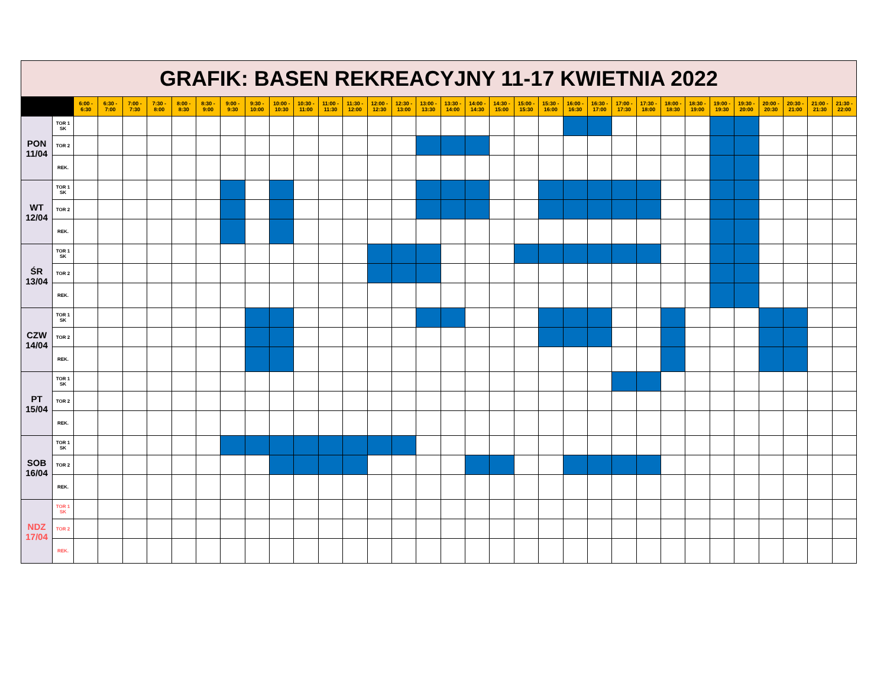| GRAFIK: BASEN REKREACYJNY 11-17 KWIETNIA 2022 | | | | | | | | | | | | | | | | | | | | | | | | | | | | | | | | | |
| | | 6:00 - 6:30 | 6:30 - 7:00 | 7:00 - 7:30 | 7:30 - 8:00 | 8:00 - 8:30 | 8:30 - 9:00 | 9:00 - 9:30 | 9:30 - 10:00 | 10:00 - 10:30 | 10:30 - 11:00 | 11:00 - 11:30 | 11:30 - 12:00 | 12:00 - 12:30 | 12:30 - 13:00 | 13:00 - 13:30 | 13:30 - 14:00 | 14:00 - 14:30 | 14:30 - 15:00 | 15:00 - 15:30 | 15:30 - 16:00 | 16:00 - 16:30 | 16:30 - 17:00 | 17:00 - 17:30 | 17:30 - 18:00 | 18:00 - 18:30 | 18:30 - 19:00 | 19:00 - 19:30 | 19:30 - 20:00 | 20:00 - 20:30 | 20:30 - 21:00 | 21:00 - 21:30 | 21:30 - 22:00 |
| PON 11/04 | TOR 1 SK | | | | | | | | | | | | | | | | | | | | | | | | | | | | | | | | |
| | TOR 2 | | | | | | | | | | | | | | | | | | | | | | | | | | | | | | | | |
| | REK. | | | | | | | | | | | | | | | | | | | | | | | | | | | | | | | | |
| WT 12/04 | TOR 1 SK | | | | | | | | | | | | | | | | | | | | | | | | | | | | | | | | |
| | TOR 2 | | | | | | | | | | | | | | | | | | | | | | | | | | | | | | | | |
| | REK. | | | | | | | | | | | | | | | | | | | | | | | | | | | | | | | | |
| ŚR 13/04 | TOR 1 SK | | | | | | | | | | | | | | | | | | | | | | | | | | | | | | | | |
| | TOR 2 | | | | | | | | | | | | | | | | | | | | | | | | | | | | | | | | |
| | REK. | | | | | | | | | | | | | | | | | | | | | | | | | | | | | | | | |
| CZW 14/04 | TOR 1 SK | | | | | | | | | | | | | | | | | | | | | | | | | | | | | | | | |
| | TOR 2 | | | | | | | | | | | | | | | | | | | | | | | | | | | | | | | | |
| | REK. | | | | | | | | | | | | | | | | | | | | | | | | | | | | | | | | |
| PT 15/04 | TOR 1 SK | | | | | | | | | | | | | | | | | | | | | | | | | | | | | | | | |
| | TOR 2 | | | | | | | | | | | | | | | | | | | | | | | | | | | | | | | | |
| | REK. | | | | | | | | | | | | | | | | | | | | | | | | | | | | | | | | |
| SOB 16/04 | TOR 1 SK | | | | | | | | | | | | | | | | | | | | | | | | | | | | | | | | |
| | TOR 2 | | | | | | | | | | | | | | | | | | | | | | | | | | | | | | | | |
| | REK. | | | | | | | | | | | | | | | | | | | | | | | | | | | | | | | | |
| NDZ 17/04 | TOR 1 SK | | | | | | | | | | | | | | | | | | | | | | | | | | | | | | | | |
| | TOR 2 | | | | | | | | | | | | | | | | | | | | | | | | | | | | | | | | |
| | REK. | | | | | | | | | | | | | | | | | | | | | | | | | | | | | | | | |